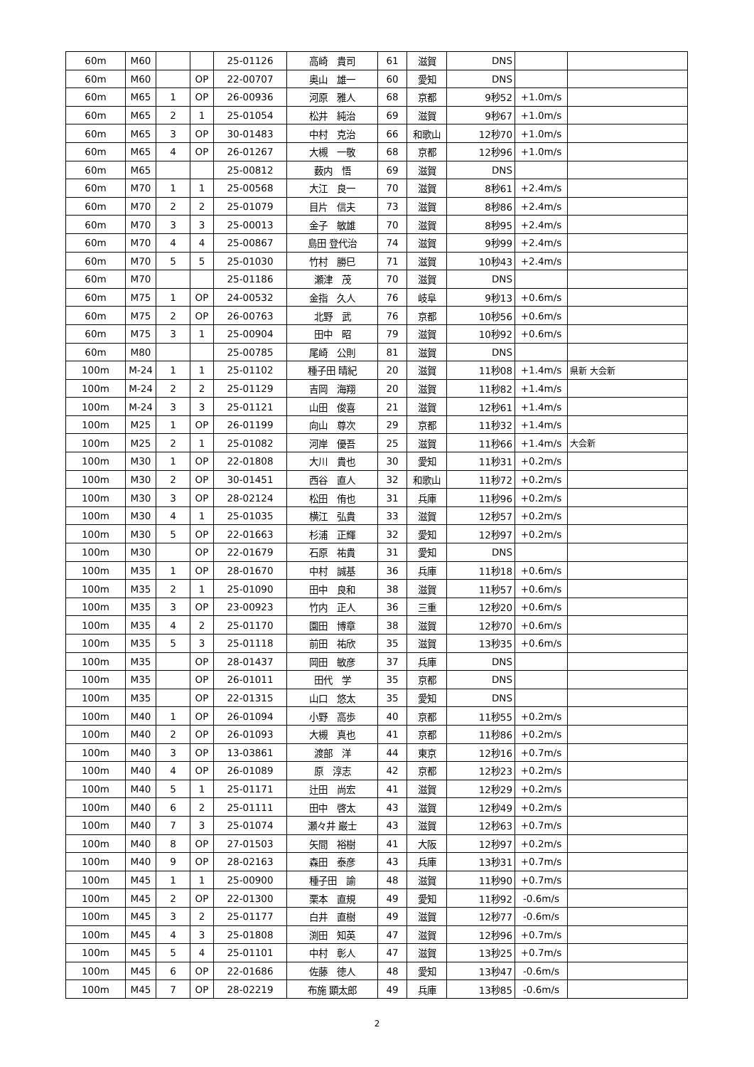| 60m | M60 | | | 25-01126 | 高崎 貴司 | 61 | 滋賀 | DNS | | |
| 60m | M60 | | OP | 22-00707 | 奥山 雄一 | 60 | 愛知 | DNS | | |
| 60m | M65 | 1 | OP | 26-00936 | 河原 雅人 | 68 | 京都 | 9秒52 | +1.0m/s | |
| 60m | M65 | 2 | 1 | 25-01054 | 松井 純治 | 69 | 滋賀 | 9秒67 | +1.0m/s | |
| 60m | M65 | 3 | OP | 30-01483 | 中村 克治 | 66 | 和歌山 | 12秒70 | +1.0m/s | |
| 60m | M65 | 4 | OP | 26-01267 | 大槻 一敬 | 68 | 京都 | 12秒96 | +1.0m/s | |
| 60m | M65 | | | 25-00812 | 薮内 悟 | 69 | 滋賀 | DNS | | |
| 60m | M70 | 1 | 1 | 25-00568 | 大江 良一 | 70 | 滋賀 | 8秒61 | +2.4m/s | |
| 60m | M70 | 2 | 2 | 25-01079 | 目片 信夫 | 73 | 滋賀 | 8秒86 | +2.4m/s | |
| 60m | M70 | 3 | 3 | 25-00013 | 金子 敏雄 | 70 | 滋賀 | 8秒95 | +2.4m/s | |
| 60m | M70 | 4 | 4 | 25-00867 | 島田 登代治 | 74 | 滋賀 | 9秒99 | +2.4m/s | |
| 60m | M70 | 5 | 5 | 25-01030 | 竹村 勝巳 | 71 | 滋賀 | 10秒43 | +2.4m/s | |
| 60m | M70 | | | 25-01186 | 瀬津 茂 | 70 | 滋賀 | DNS | | |
| 60m | M75 | 1 | OP | 24-00532 | 金指 久人 | 76 | 岐阜 | 9秒13 | +0.6m/s | |
| 60m | M75 | 2 | OP | 26-00763 | 北野 武 | 76 | 京都 | 10秒56 | +0.6m/s | |
| 60m | M75 | 3 | 1 | 25-00904 | 田中 昭 | 79 | 滋賀 | 10秒92 | +0.6m/s | |
| 60m | M80 | | | 25-00785 | 尾崎 公則 | 81 | 滋賀 | DNS | | |
| 100m | M-24 | 1 | 1 | 25-01102 | 種子田 晴紀 | 20 | 滋賀 | 11秒08 | +1.4m/s | 県新 大会新 |
| 100m | M-24 | 2 | 2 | 25-01129 | 吉岡 海翔 | 20 | 滋賀 | 11秒82 | +1.4m/s | |
| 100m | M-24 | 3 | 3 | 25-01121 | 山田 俊喜 | 21 | 滋賀 | 12秒61 | +1.4m/s | |
| 100m | M25 | 1 | OP | 26-01199 | 向山 尊次 | 29 | 京都 | 11秒32 | +1.4m/s | |
| 100m | M25 | 2 | 1 | 25-01082 | 河岸 優吾 | 25 | 滋賀 | 11秒66 | +1.4m/s | 大会新 |
| 100m | M30 | 1 | OP | 22-01808 | 大川 貴也 | 30 | 愛知 | 11秒31 | +0.2m/s | |
| 100m | M30 | 2 | OP | 30-01451 | 西谷 直人 | 32 | 和歌山 | 11秒72 | +0.2m/s | |
| 100m | M30 | 3 | OP | 28-02124 | 松田 侑也 | 31 | 兵庫 | 11秒96 | +0.2m/s | |
| 100m | M30 | 4 | 1 | 25-01035 | 横江 弘貴 | 33 | 滋賀 | 12秒57 | +0.2m/s | |
| 100m | M30 | 5 | OP | 22-01663 | 杉浦 正輝 | 32 | 愛知 | 12秒97 | +0.2m/s | |
| 100m | M30 | | OP | 22-01679 | 石原 祐貴 | 31 | 愛知 | DNS | | |
| 100m | M35 | 1 | OP | 28-01670 | 中村 誠基 | 36 | 兵庫 | 11秒18 | +0.6m/s | |
| 100m | M35 | 2 | 1 | 25-01090 | 田中 良和 | 38 | 滋賀 | 11秒57 | +0.6m/s | |
| 100m | M35 | 3 | OP | 23-00923 | 竹内 正人 | 36 | 三重 | 12秒20 | +0.6m/s | |
| 100m | M35 | 4 | 2 | 25-01170 | 園田 博章 | 38 | 滋賀 | 12秒70 | +0.6m/s | |
| 100m | M35 | 5 | 3 | 25-01118 | 前田 祐欣 | 35 | 滋賀 | 13秒35 | +0.6m/s | |
| 100m | M35 | | OP | 28-01437 | 岡田 敏彦 | 37 | 兵庫 | DNS | | |
| 100m | M35 | | OP | 26-01011 | 田代 学 | 35 | 京都 | DNS | | |
| 100m | M35 | | OP | 22-01315 | 山口 悠太 | 35 | 愛知 | DNS | | |
| 100m | M40 | 1 | OP | 26-01094 | 小野 高歩 | 40 | 京都 | 11秒55 | +0.2m/s | |
| 100m | M40 | 2 | OP | 26-01093 | 大槻 真也 | 41 | 京都 | 11秒86 | +0.2m/s | |
| 100m | M40 | 3 | OP | 13-03861 | 渡部 洋 | 44 | 東京 | 12秒16 | +0.7m/s | |
| 100m | M40 | 4 | OP | 26-01089 | 原 淳志 | 42 | 京都 | 12秒23 | +0.2m/s | |
| 100m | M40 | 5 | 1 | 25-01171 | 辻田 尚宏 | 41 | 滋賀 | 12秒29 | +0.2m/s | |
| 100m | M40 | 6 | 2 | 25-01111 | 田中 啓太 | 43 | 滋賀 | 12秒49 | +0.2m/s | |
| 100m | M40 | 7 | 3 | 25-01074 | 瀬々井 巌士 | 43 | 滋賀 | 12秒63 | +0.7m/s | |
| 100m | M40 | 8 | OP | 27-01503 | 矢間 裕樹 | 41 | 大阪 | 12秒97 | +0.2m/s | |
| 100m | M40 | 9 | OP | 28-02163 | 森田 泰彦 | 43 | 兵庫 | 13秒31 | +0.7m/s | |
| 100m | M45 | 1 | 1 | 25-00900 | 種子田 諭 | 48 | 滋賀 | 11秒90 | +0.7m/s | |
| 100m | M45 | 2 | OP | 22-01300 | 栗本 直規 | 49 | 愛知 | 11秒92 | -0.6m/s | |
| 100m | M45 | 3 | 2 | 25-01177 | 白井 直樹 | 49 | 滋賀 | 12秒77 | -0.6m/s | |
| 100m | M45 | 4 | 3 | 25-01808 | 渕田 知英 | 47 | 滋賀 | 12秒96 | +0.7m/s | |
| 100m | M45 | 5 | 4 | 25-01101 | 中村 彰人 | 47 | 滋賀 | 13秒25 | +0.7m/s | |
| 100m | M45 | 6 | OP | 22-01686 | 佐藤 徳人 | 48 | 愛知 | 13秒47 | -0.6m/s | |
| 100m | M45 | 7 | OP | 28-02219 | 布施 顕太郎 | 49 | 兵庫 | 13秒85 | -0.6m/s | |
2